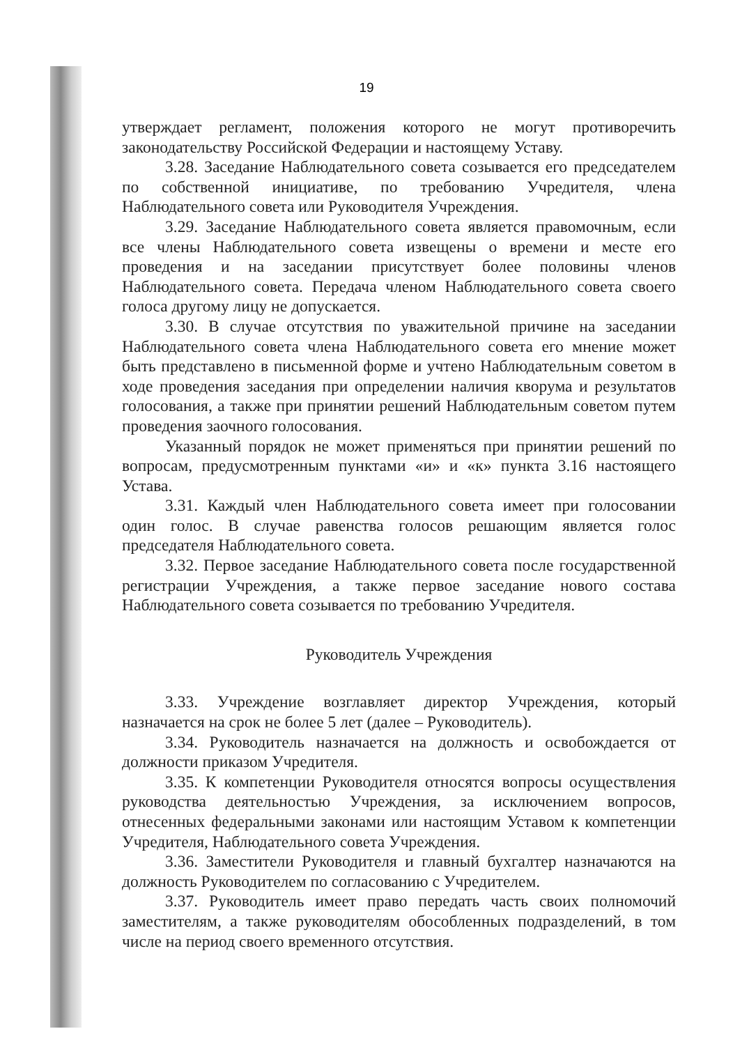19
утверждает регламент, положения которого не могут противоречить законодательству Российской Федерации и настоящему Уставу.
3.28. Заседание Наблюдательного совета созывается его председателем по собственной инициативе, по требованию Учредителя, члена Наблюдательного совета или Руководителя Учреждения.
3.29. Заседание Наблюдательного совета является правомочным, если все члены Наблюдательного совета извещены о времени и месте его проведения и на заседании присутствует более половины членов Наблюдательного совета. Передача членом Наблюдательного совета своего голоса другому лицу не допускается.
3.30. В случае отсутствия по уважительной причине на заседании Наблюдательного совета члена Наблюдательного совета его мнение может быть представлено в письменной форме и учтено Наблюдательным советом в ходе проведения заседания при определении наличия кворума и результатов голосования, а также при принятии решений Наблюдательным советом путем проведения заочного голосования.
Указанный порядок не может применяться при принятии решений по вопросам, предусмотренным пунктами «и» и «к» пункта 3.16 настоящего Устава.
3.31. Каждый член Наблюдательного совета имеет при голосовании один голос. В случае равенства голосов решающим является голос председателя Наблюдательного совета.
3.32. Первое заседание Наблюдательного совета после государственной регистрации Учреждения, а также первое заседание нового состава Наблюдательного совета созывается по требованию Учредителя.
Руководитель Учреждения
3.33. Учреждение возглавляет директор Учреждения, который назначается на срок не более 5 лет (далее – Руководитель).
3.34. Руководитель назначается на должность и освобождается от должности приказом Учредителя.
3.35. К компетенции Руководителя относятся вопросы осуществления руководства деятельностью Учреждения, за исключением вопросов, отнесенных федеральными законами или настоящим Уставом к компетенции Учредителя, Наблюдательного совета Учреждения.
3.36. Заместители Руководителя и главный бухгалтер назначаются на должность Руководителем по согласованию с Учредителем.
3.37. Руководитель имеет право передать часть своих полномочий заместителям, а также руководителям обособленных подразделений, в том числе на период своего временного отсутствия.